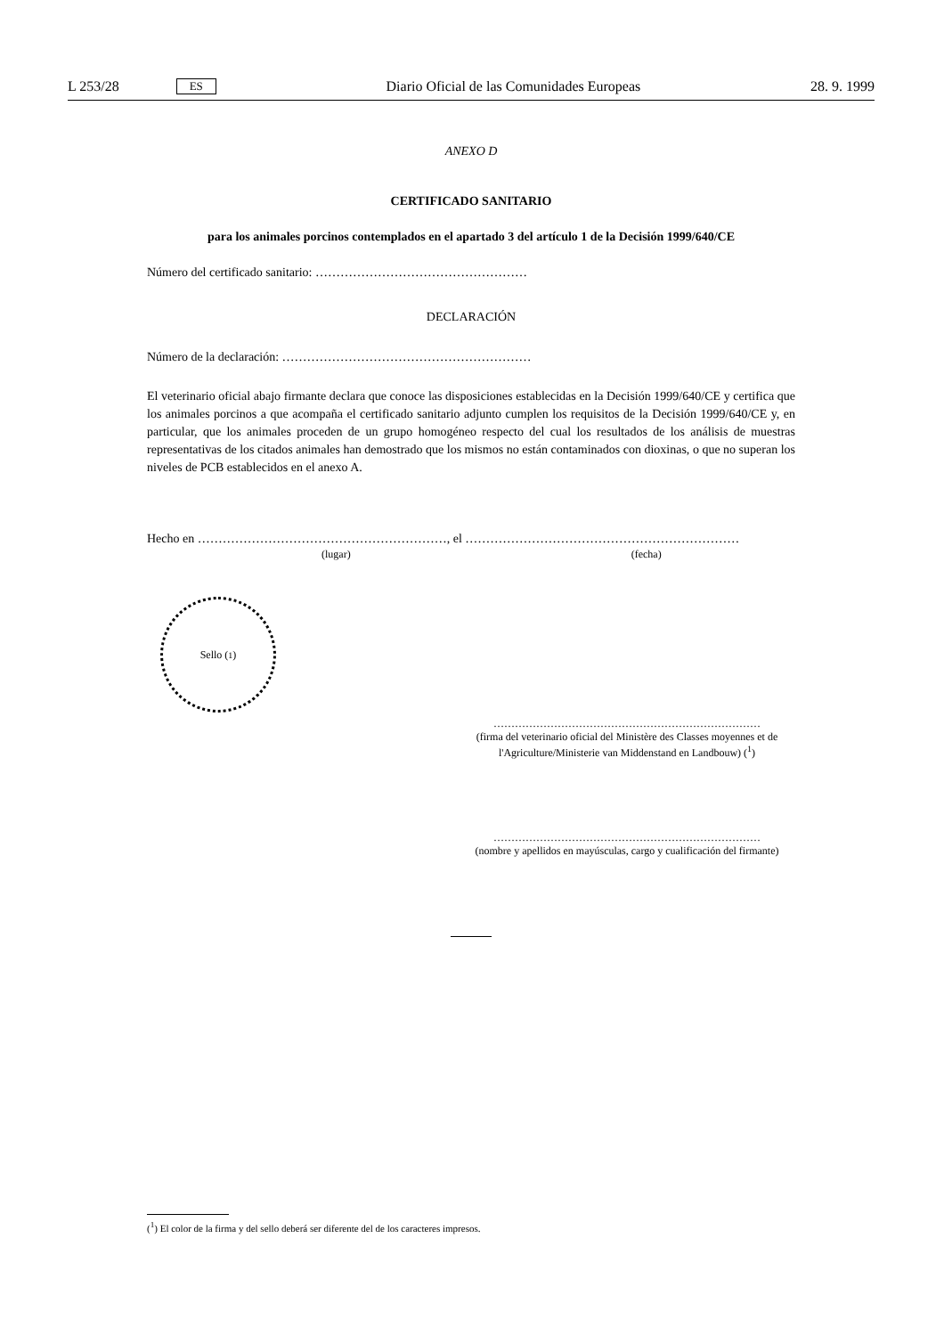L 253/28 ES Diario Oficial de las Comunidades Europeas 28. 9. 1999
ANEXO D
CERTIFICADO SANITARIO
para los animales porcinos contemplados en el apartado 3 del artículo 1 de la Decisión 1999/640/CE
Número del certificado sanitario: ……………………………………………
DECLARACIÓN
Número de la declaración: ……………………………………………………
El veterinario oficial abajo firmante declara que conoce las disposiciones establecidas en la Decisión 1999/640/CE y certifica que los animales porcinos a que acompaña el certificado sanitario adjunto cumplen los requisitos de la Decisión 1999/640/CE y, en particular, que los animales proceden de un grupo homogéneo respecto del cual los resultados de los análisis de muestras representativas de los citados animales han demostrado que los mismos no están contaminados con dioxinas, o que no superan los niveles de PCB establecidos en el anexo A.
Hecho en ……………………………………………………, el …………………………………………………………
(lugar) (fecha)
Sello (<sup>1</sup>)
…………………………………………………………………
(firma del veterinario oficial del Ministère des Classes moyennes et de l'Agriculture/Ministerie van Middenstand en Landbouw) (<sup>1</sup>)
…………………………………………………………………
(nombre y apellidos en mayúsculas, cargo y cualificación del firmante)
(<sup>1</sup>) El color de la firma y del sello deberá ser diferente del de los caracteres impresos.